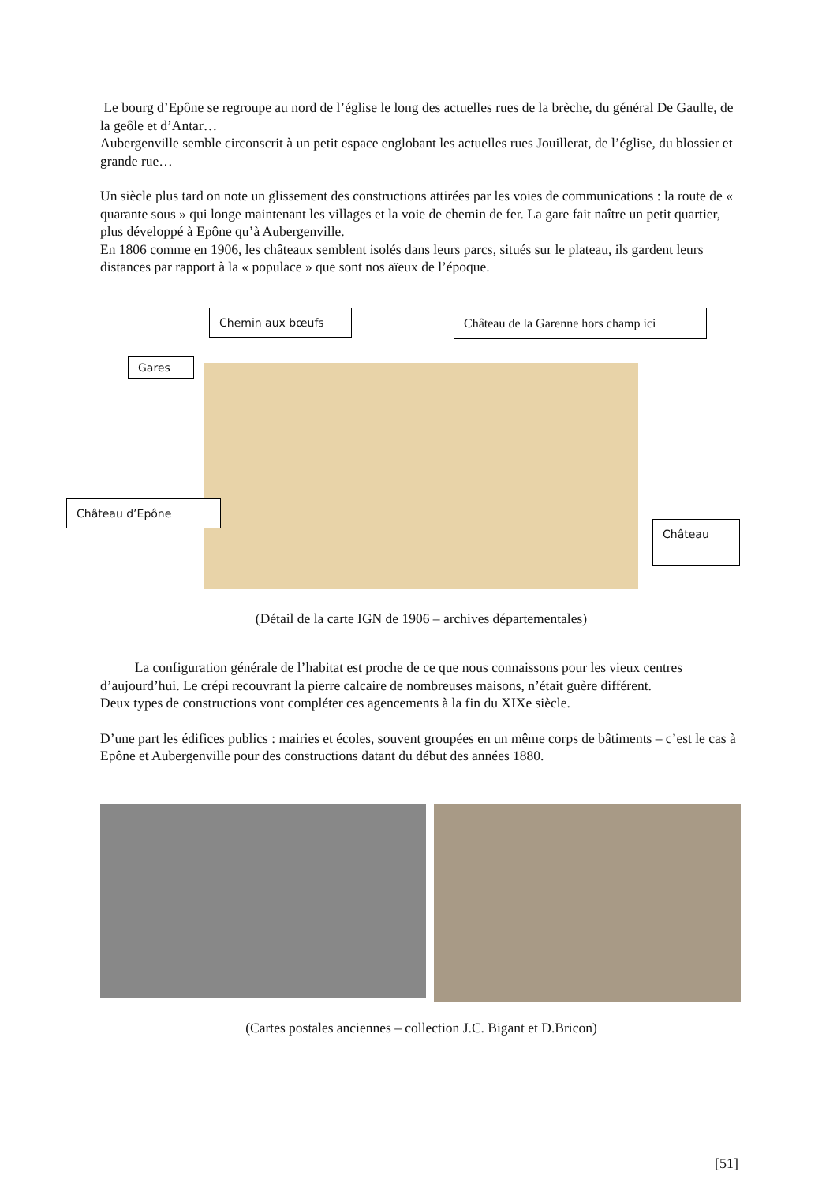Le bourg d’Epône se regroupe au nord de l’église le long des actuelles rues de la brèche, du général De Gaulle, de la geôle et d’Antar…
Aubergenville semble circonscrit à un petit espace englobant les actuelles rues Jouillerat, de l’église, du blossier et grande rue…
Un siècle plus tard on note un glissement des constructions attirées par les voies de communications : la route de « quarante sous » qui longe maintenant les villages et la voie de chemin de fer. La gare fait naître un petit quartier, plus développé à Epône qu’à Aubergenville.
En 1806 comme en 1906, les châteaux semblent isolés dans leurs parcs, situés sur le plateau, ils gardent leurs distances par rapport à la « populace » que sont nos aïeux de l’époque.
Chemin aux bœufs
Château de la Garenne hors champ ici
Gares
Château d’Epône
Château
(Détail de la carte IGN de 1906 – archives départementales)
La configuration générale de l’habitat est proche de ce que nous connaissons pour les vieux centres d’aujourd’hui. Le crépi recouvrant la pierre calcaire de nombreuses maisons, n’était guère différent.
Deux types de constructions vont compléter ces agencements à la fin du XIXe siècle.
D’une part les édifices publics : mairies et écoles, souvent groupées en un même corps de bâtiments – c’est le cas à Epône et Aubergenville pour des constructions datant du début des années 1880.
(Cartes postales anciennes – collection J.C. Bigant et D.Bricon)
[51]